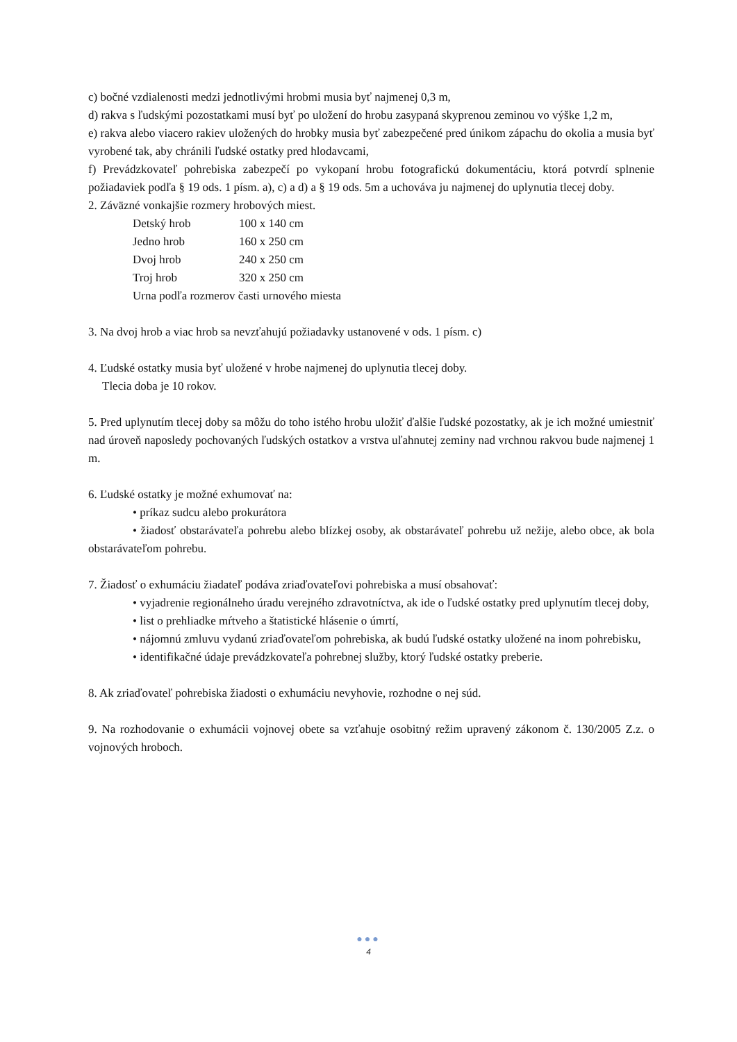c) bočné vzdialenosti medzi jednotlivými hrobmi musia byť najmenej 0,3 m,
d) rakva s ľudskými pozostatkami musí byť po uložení do hrobu zasypaná skyprenou zeminou vo výške 1,2 m,
e) rakva alebo viacero rakiev uložených do hrobky musia byť zabezpečené pred únikom zápachu do okolia a musia byť vyrobené tak, aby chránili ľudské ostatky pred hlodavcami,
f) Prevádzkovateľ pohrebiska zabezpečí po vykopaní hrobu fotografickú dokumentáciu, ktorá potvrdí splnenie požiadaviek podľa § 19 ods. 1 písm. a), c) a d) a § 19 ods. 5m a uchováva ju najmenej do uplynutia tlecej doby.
2. Záväzné vonkajšie rozmery hrobových miest.
| Detský hrob | 100 x 140 cm |
| Jedno hrob | 160 x 250 cm |
| Dvoj hrob | 240 x 250 cm |
| Troj hrob | 320 x 250 cm |
| Urna podľa rozmerov časti urnového miesta | |
3. Na dvoj hrob a viac hrob sa nevzťahujú požiadavky ustanovené v ods. 1 písm. c)
4. Ľudské ostatky musia byť uložené v hrobe najmenej do uplynutia tlecej doby.
Tlecia doba je 10 rokov.
5. Pred uplynutím tlecej doby sa môžu do toho istého hrobu uložiť ďalšie ľudské pozostatky, ak je ich možné umiestniť nad úroveň naposledy pochovaných ľudských ostatkov a vrstva uľahnutej zeminy nad vrchnou rakvou bude najmenej 1 m.
6. Ľudské ostatky je možné exhumovať na:
• príkaz sudcu alebo prokurátora
• žiadosť obstarávateľa pohrebu alebo blízkej osoby, ak obstarávateľ pohrebu už nežije, alebo obce, ak bola obstarávateľom pohrebu.
7. Žiadosť o exhumáciu žiadateľ podáva zriaďovateľovi pohrebiska a musí obsahovať:
• vyjadrenie regionálneho úradu verejného zdravotníctva, ak ide o ľudské ostatky pred uplynutím tlecej doby,
• list o prehliadke mŕtveho a štatistické hlásenie o úmrtí,
• nájomnú zmluvu vydanú zriaďovateľom pohrebiska, ak budú ľudské ostatky uložené na inom pohrebisku,
• identifikačné údaje prevádzkovateľa pohrebnej služby, ktorý ľudské ostatky preberie.
8. Ak zriaďovateľ pohrebiska žiadosti o exhumáciu nevyhovie, rozhodne o nej súd.
9. Na rozhodovanie o exhumácii vojnovej obete sa vzťahuje osobitný režim upravený zákonom č. 130/2005 Z.z. o vojnových hroboch.
●●●
4